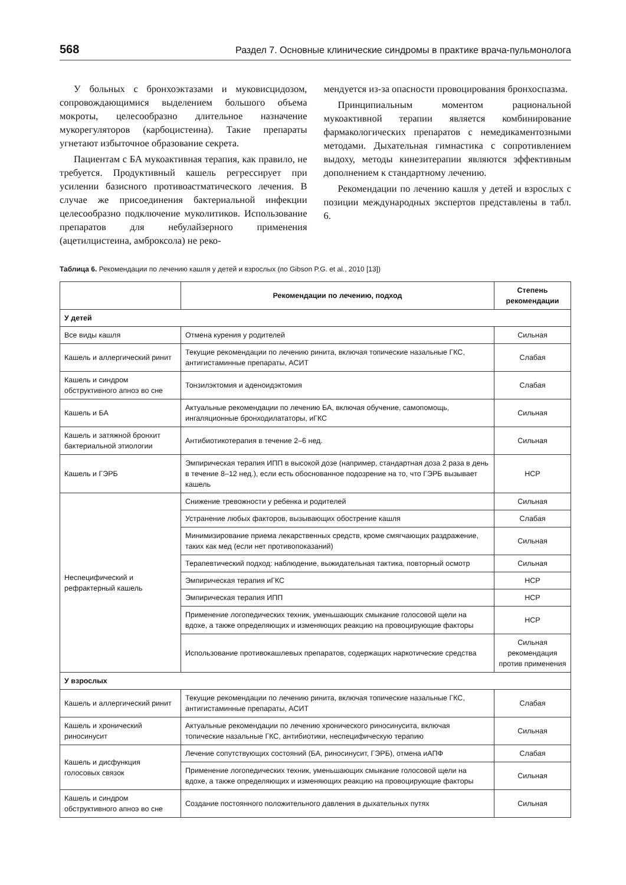568 Раздел 7. Основные клинические синдромы в практике врача-пульмонолога
У больных с бронхоэктазами и муковисцидозом, сопровождающимися выделением большого объема мокроты, целесообразно длительное назначение мукорегуляторов (карбоцистеина). Такие препараты угнетают избыточное образование секрета.
Пациентам с БА мукоактивная терапия, как правило, не требуется. Продуктивный кашель регрессирует при усилении базисного противоастматического лечения. В случае же присоединения бактериальной инфекции целесообразно подключение муколитиков. Использование препаратов для небулайзерного применения (ацетилцистеина, амброксола) не реко-
мендуется из-за опасности провоцирования бронхоспазма.
Принципиальным моментом рациональной мукоактивной терапии является комбинирование фармакологических препаратов с немедикаментозными методами. Дыхательная гимнастика с сопротивлением выдоху, методы кинезитерапии являются эффективным дополнением к стандартному лечению.
Рекомендации по лечению кашля у детей и взрослых с позиции международных экспертов представлены в табл. 6.
Таблица 6. Рекомендации по лечению кашля у детей и взрослых (по Gibson P.G. et al., 2010 [13])
| | Рекомендации по лечению, подход | Степень рекомендации |
| --- | --- | --- |
| У детей | | |
| Все виды кашля | Отмена курения у родителей | Сильная |
| Кашель и аллергический ринит | Текущие рекомендации по лечению ринита, включая топические назальные ГКС, антигистаминные препараты, АСИТ | Слабая |
| Кашель и синдром обструктивного апноэ во сне | Тонзилэктомия и аденоидэктомия | Слабая |
| Кашель и БА | Актуальные рекомендации по лечению БА, включая обучение, самопомощь, ингаляционные бронходилататоры, иГКС | Сильная |
| Кашель и затяжной бронхит бактериальной этиологии | Антибиотикотерапия в течение 2–6 нед. | Сильная |
| Кашель и ГЭРБ | Эмпирическая терапия ИПП в высокой дозе (например, стандартная доза 2 раза в день в течение 8–12 нед.), если есть обоснованное подозрение на то, что ГЭРБ вызывает кашель | НСР |
| Неспецифический и рефрактерный кашель | Снижение тревожности у ребенка и родителей | Сильная |
| | Устранение любых факторов, вызывающих обострение кашля | Слабая |
| | Минимизирование приема лекарственных средств, кроме смягчающих раздражение, таких как мед (если нет противопоказаний) | Сильная |
| | Терапевтический подход: наблюдение, выжидательная тактика, повторный осмотр | Сильная |
| | Эмпирическая терапия иГКС | НСР |
| | Эмпирическая терапия ИПП | НСР |
| | Применение логопедических техник, уменьшающих смыкание голосовой щели на вдохе, а также определяющих и изменяющих реакцию на провоцирующие факторы | НСР |
| | Использование противокашлевых препаратов, содержащих наркотические средства | Сильная рекомендация против применения |
| У взрослых | | |
| Кашель и аллергический ринит | Текущие рекомендации по лечению ринита, включая топические назальные ГКС, антигистаминные препараты, АСИТ | Слабая |
| Кашель и хронический риносинусит | Актуальные рекомендации по лечению хронического риносинусита, включая топические назальные ГКС, антибиотики, неспецифическую терапию | Сильная |
| Кашель и дисфункция голосовых связок | Лечение сопутствующих состояний (БА, риносинусит, ГЭРБ), отмена иАПФ | Слабая |
| | Применение логопедических техник, уменьшающих смыкание голосовой щели на вдохе, а также определяющих и изменяющих реакцию на провоцирующие факторы | Сильная |
| Кашель и синдром обструктивного апноэ во сне | Создание постоянного положительного давления в дыхательных путях | Сильная |